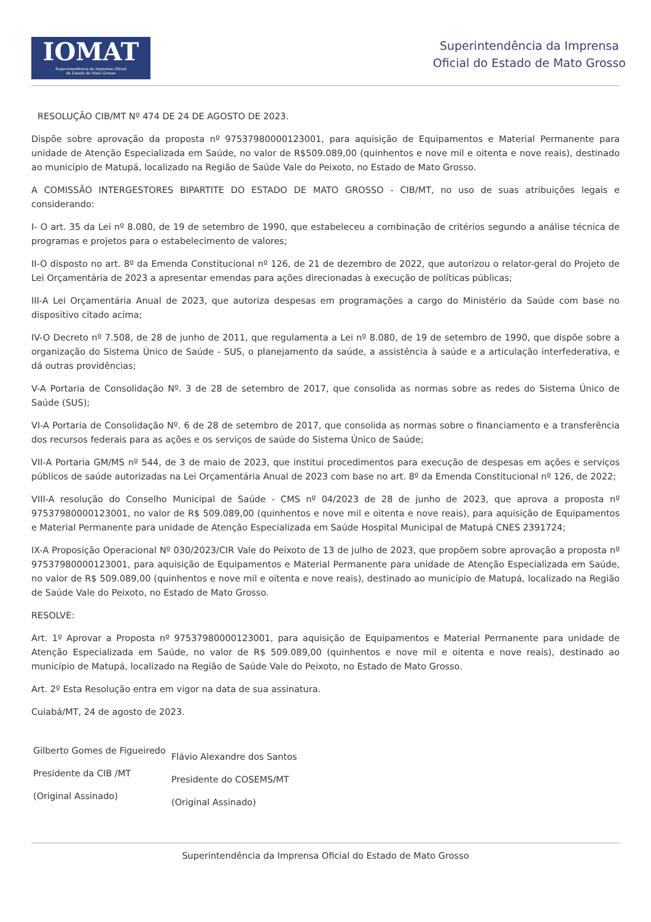IOMAT
Superintendência da Imprensa Oficial
do Estado de Mato Grosso
Superintendência da Imprensa
Oficial do Estado de Mato Grosso
RESOLUÇÃO CIB/MT Nº 474 DE 24 DE AGOSTO DE 2023.
Dispõe sobre aprovação da proposta nº 97537980000123001, para aquisição de Equipamentos e Material Permanente para unidade de Atenção Especializada em Saúde, no valor de R$509.089,00 (quinhentos e nove mil e oitenta e nove reais), destinado ao município de Matupá, localizado na Região de Saúde Vale do Peixoto, no Estado de Mato Grosso.
A COMISSÃO INTERGESTORES BIPARTITE DO ESTADO DE MATO GROSSO - CIB/MT, no uso de suas atribuições legais e considerando:
I- O art. 35 da Lei nº 8.080, de 19 de setembro de 1990, que estabeleceu a combinação de critérios segundo a análise técnica de programas e projetos para o estabelecimento de valores;
II-O disposto no art. 8º da Emenda Constitucional nº 126, de 21 de dezembro de 2022, que autorizou o relator-geral do Projeto de Lei Orçamentária de 2023 a apresentar emendas para ações direcionadas à execução de políticas públicas;
III-A Lei Orçamentária Anual de 2023, que autoriza despesas em programações a cargo do Ministério da Saúde com base no dispositivo citado acima;
IV-O Decreto nº 7.508, de 28 de junho de 2011, que regulamenta a Lei nº 8.080, de 19 de setembro de 1990, que dispõe sobre a organização do Sistema Único de Saúde - SUS, o planejamento da saúde, a assistência à saúde e a articulação interfederativa, e dá outras providências;
V-A Portaria de Consolidação Nº. 3 de 28 de setembro de 2017, que consolida as normas sobre as redes do Sistema Único de Saúde (SUS);
VI-A Portaria de Consolidação Nº. 6 de 28 de setembro de 2017, que consolida as normas sobre o financiamento e a transferência dos recursos federais para as ações e os serviços de saúde do Sistema Único de Saúde;
VII-A Portaria GM/MS nº 544, de 3 de maio de 2023, que institui procedimentos para execução de despesas em ações e serviços públicos de saúde autorizadas na Lei Orçamentária Anual de 2023 com base no art. 8º da Emenda Constitucional nº 126, de 2022;
VIII-A resolução do Conselho Municipal de Saúde - CMS nº 04/2023 de 28 de junho de 2023, que aprova a proposta nº 97537980000123001, no valor de R$ 509.089,00 (quinhentos e nove mil e oitenta e nove reais), para aquisição de Equipamentos e Material Permanente para unidade de Atenção Especializada em Saúde Hospital Municipal de Matupá CNES 2391724;
IX-A Proposição Operacional Nº 030/2023/CIR Vale do Peixoto de 13 de julho de 2023, que propõem sobre aprovação a proposta nº 97537980000123001, para aquisição de Equipamentos e Material Permanente para unidade de Atenção Especializada em Saúde, no valor de R$ 509.089,00 (quinhentos e nove mil e oitenta e nove reais), destinado ao município de Matupá, localizado na Região de Saúde Vale do Peixoto, no Estado de Mato Grosso.
RESOLVE:
Art. 1º Aprovar a Proposta nº 97537980000123001, para aquisição de Equipamentos e Material Permanente para unidade de Atenção Especializada em Saúde, no valor de R$ 509.089,00 (quinhentos e nove mil e oitenta e nove reais), destinado ao município de Matupá, localizado na Região de Saúde Vale do Peixoto, no Estado de Mato Grosso.
Art. 2º Esta Resolução entra em vigor na data de sua assinatura.
Cuiabá/MT, 24 de agosto de 2023.
Gilberto Gomes de Figueiredo
Presidente da CIB /MT
(Original Assinado)
Flávio Alexandre dos Santos
Presidente do COSEMS/MT
(Original Assinado)
Superintendência da Imprensa Oficial do Estado de Mato Grosso